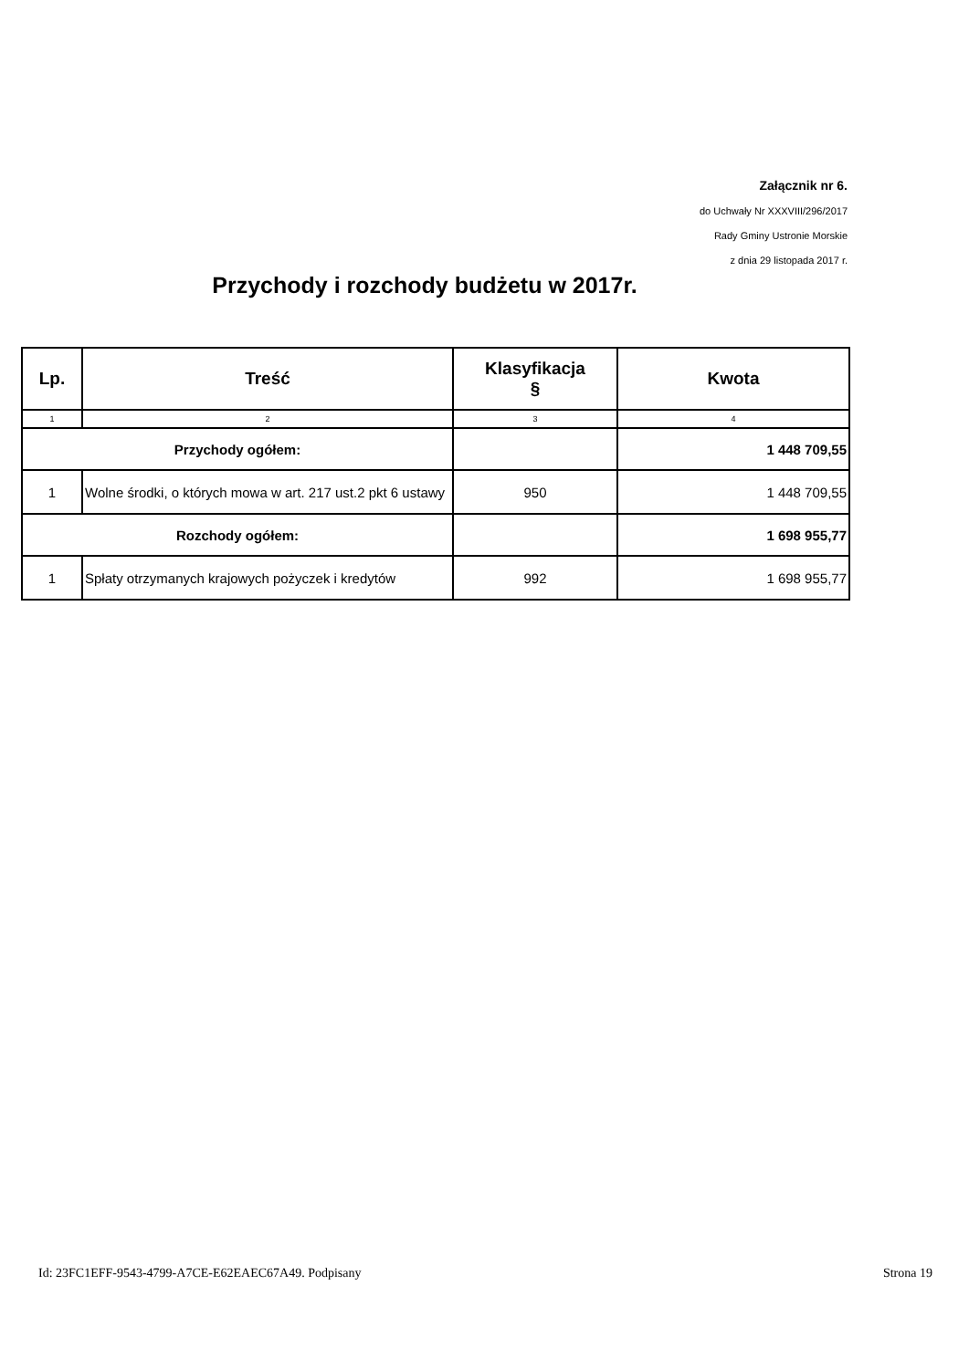Załącznik nr 6.
do Uchwały Nr XXXVIII/296/2017
Rady Gminy Ustronie Morskie
z dnia 29 listopada 2017 r.
Przychody i rozchody budżetu w 2017r.
| Lp. | Treść | Klasyfikacja § | Kwota |
| --- | --- | --- | --- |
| 1 | 2 | 3 | 4 |
| Przychody ogółem: | | | 1 448 709,55 |
| 1 | Wolne środki, o których mowa w art. 217 ust.2 pkt 6 ustawy | 950 | 1 448 709,55 |
| Rozchody ogółem: | | | 1 698 955,77 |
| 1 | Spłaty otrzymanych krajowych pożyczek i kredytów | 992 | 1 698 955,77 |
Id: 23FC1EFF-9543-4799-A7CE-E62EAEC67A49. Podpisany Strona 19